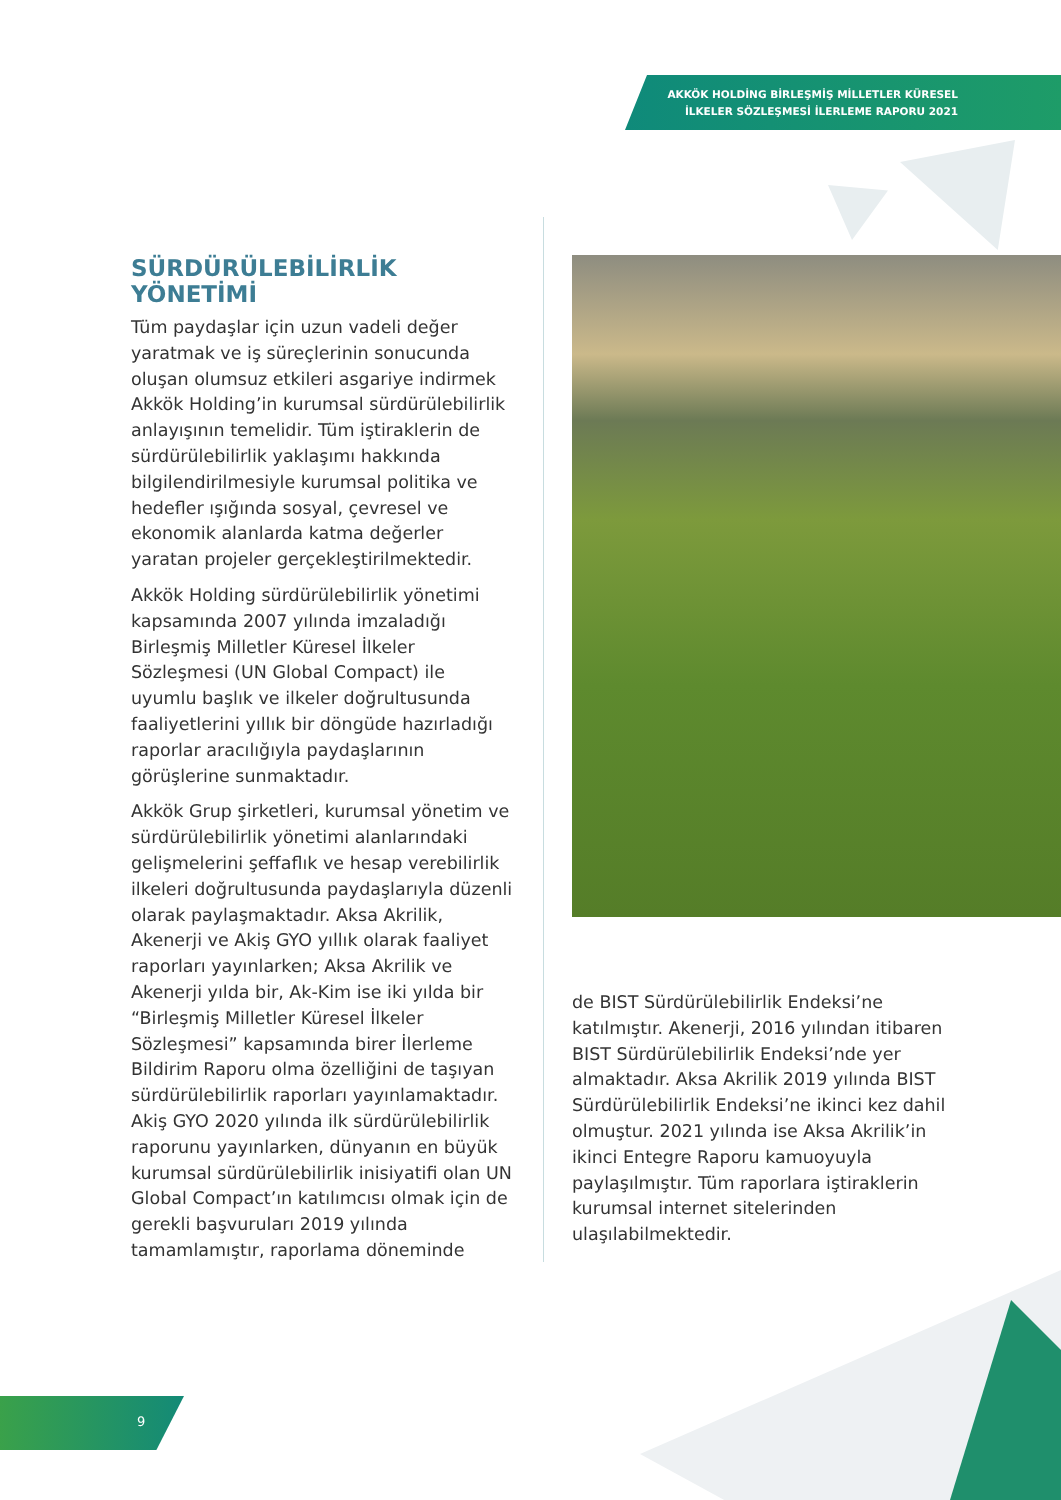AKKÖK HOLDİNG BİRLEŞMİŞ MİLLETLER KÜRESEL İLKELER SÖZLEŞMESİ İLERLEME RAPORU 2021
SÜRDÜRÜLEBİLİRLİK YÖNETİMİ
Tüm paydaşlar için uzun vadeli değer yaratmak ve iş süreçlerinin sonucunda oluşan olumsuz etkileri asgariye indirmek Akkök Holding’in kurumsal sürdürülebilirlik anlayışının temelidir. Tüm iştiraklerin de sürdürülebilirlik yaklaşımı hakkında bilgilendirilmesiyle kurumsal politika ve hedefler ışığında sosyal, çevresel ve ekonomik alanlarda katma değerler yaratan projeler gerçekleştirilmektedir.
Akkök Holding sürdürülebilirlik yönetimi kapsamında 2007 yılında imzaladığı Birleşmiş Milletler Küresel İlkeler Sözleşmesi (UN Global Compact) ile uyumlu başlık ve ilkeler doğrultusunda faaliyetlerini yıllık bir döngüde hazırladığı raporlar aracılığıyla paydaşlarının görüşlerine sunmaktadır.
Akkök Grup şirketleri, kurumsal yönetim ve sürdürülebilirlik yönetimi alanlarındaki gelişmelerini şeffaflık ve hesap verebilirlik ilkeleri doğrultusunda paydaşlarıyla düzenli olarak paylaşmaktadır. Aksa Akrilik, Akenerji ve Akiş GYO yıllık olarak faaliyet raporları yayınlarken; Aksa Akrilik ve Akenerji yılda bir, Ak-Kim ise iki yılda bir “Birleşmiş Milletler Küresel İlkeler Sözleşmesi” kapsamında birer İlerleme Bildirim Raporu olma özelliğini de taşıyan sürdürülebilirlik raporları yayınlamaktadır. Akiş GYO 2020 yılında ilk sürdürülebilirlik raporunu yayınlarken, dünyanın en büyük kurumsal sürdürülebilirlik inisiyatifi olan UN Global Compact’ın katılımcısı olmak için de gerekli başvuruları 2019 yılında tamamlamıştır, raporlama döneminde
de BIST Sürdürülebilirlik Endeksi’ne katılmıştır. Akenerji, 2016 yılından itibaren BIST Sürdürülebilirlik Endeksi’nde yer almaktadır. Aksa Akrilik 2019 yılında BIST Sürdürülebilirlik Endeksi’ne ikinci kez dahil olmuştur. 2021 yılında ise Aksa Akrilik’in ikinci Entegre Raporu kamuoyuyla paylaşılmıştır. Tüm raporlara iştiraklerin kurumsal internet sitelerinden ulaşılabilmektedir.
9